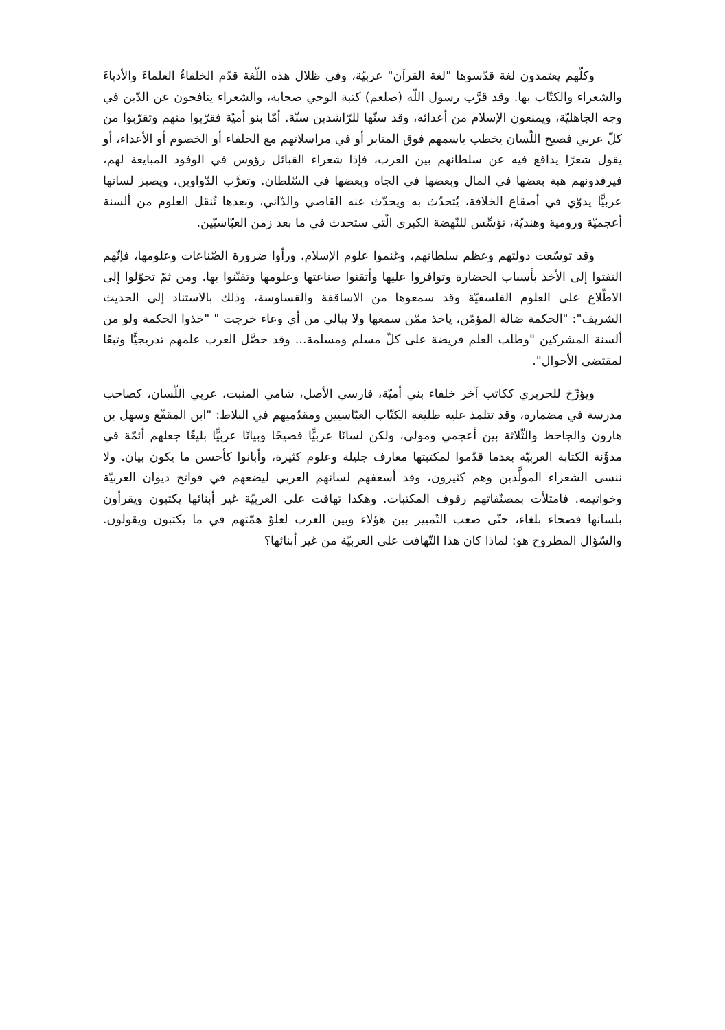وكلّهم يعتمدون لغة قدّسوها "لغة القرآن" عربيّة، وفي ظلال هذه اللّغة قدّم الخلفاءُ العلماءَ والأدباءَ والشعراء والكتّاب بها. وقد قرَّب رسول اللّه (صلعم) كتبة الوحي صحابة، والشعراء ينافحون عن الدّين في وجه الجاهليّة، ويمنعون الإسلام من أعدائه، وقد سنّها للرّاشدين سنّة. أمّا بنو أميّة فقرّبوا منهم وتقرّبوا من كلّ عربي فصيح اللّسان يخطب باسمهم فوق المنابر أو في مراسلاتهم مع الحلفاء أو الخصوم أو الأعداء، أو يقول شعرًا يدافع فيه عن سلطانهم بين العرب، فإذا شعراء القبائل رؤوس في الوفود المبايعة لهم، فيرفدونهم هبة بعضها في المال وبعضها في الجاه وبعضها في السّلطان. وتعرَّب الدّواوين، ويصير لسانها عربيًّا يدوّي في أصقاع الخلافة، يُتحدّث به ويحدّث عنه القاصي والدّاني، وبعدها تُنقل العلوم من ألسنة أعجميّة ورومية وهنديّة، تؤسِّس للنّهضة الكبرى الّتي ستحدث في ما بعد زمن العبّاسيّين.
وقد توسّعت دولتهم وعظم سلطانهم، وغنموا علوم الإسلام، ورأوا ضرورة الصّناعات وعلومها، فإنّهم التفتوا إلى الأخذ بأسباب الحضارة وتوافروا عليها وأتقنوا صناعتها وعلومها وتفنّنوا بها. ومن ثمّ تحوّلوا إلى الاطّلاع على العلوم الفلسفيّة وقد سمعوها من الاساقفة والقساوسة، وذلك بالاستناد إلى الحديث الشريف": "الحكمة ضالة المؤمّن، ياخذ ممّن سمعها ولا يبالي من أي وعاء خرجت " "خذوا الحكمة ولو من ألسنة المشركين "وطلب العلم فريضة على كلّ مسلم ومسلمة... وقد حصَّل العرب علمهم تدريجيًّا وتبعًا لمقتضى الأحوال".
ويؤرِّخ للحريري ككاتب آخر خلفاء بني أميّة، فارسي الأصل، شامي المنبت، عربي اللّسان، كصاحب مدرسة في مضماره، وقد تتلمذ عليه طليعة الكتّاب العبّاسيين ومقدّميهم في البلاط: "ابن المقفّع وسهل بن هارون والجاحظ والثّلاثة بين أعجمي ومولى، ولكن لسانًا عربيًّا فصيحًا وبيانًا عربيًّا بليغًا جعلهم أئمّة في مدوَّنة الكتابة العربيّة بعدما قدّموا لمكتبتها معارف جليلة وعلوم كثيرة، وأبانوا كأحسن ما يكون بيان. ولا ننسى الشعراء المولَّدين وهم كثيرون، وقد أسعفهم لسانهم العربي ليضعهم في فواتح ديوان العربيّة وخواتيمه. فامتلأت بمصنّفاتهم رفوف المكتبات. وهكذا تهافت على العربيّة غير أبنائها يكتبون ويقرأون بلسانها فصحاء بلغاء، حتّى صعب التّمييز بين هؤلاء وبين العرب لعلوّ همّتهم في ما يكتبون ويقولون. والسّؤال المطروح هو: لماذا كان هذا التّهافت على العربيّة من غير أبنائها؟